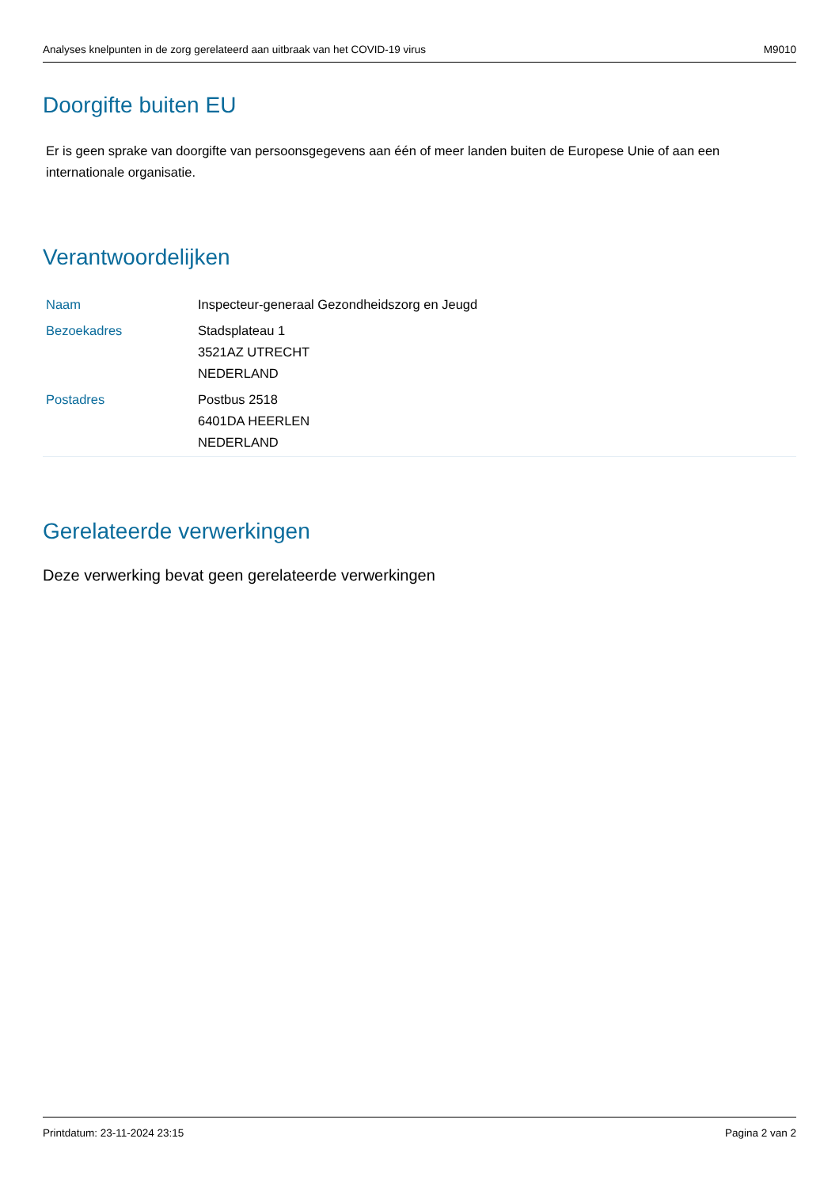Analyses knelpunten in de zorg gerelateerd aan uitbraak van het COVID-19 virus M9010
Doorgifte buiten EU
Er is geen sprake van doorgifte van persoonsgegevens aan één of meer landen buiten de Europese Unie of aan een internationale organisatie.
Verantwoordelijken
| Naam | Inspecteur-generaal Gezondheidszorg en Jeugd |
| Bezoekadres | Stadsplateau 1 3521AZ UTRECHT NEDERLAND |
| Postadres | Postbus 2518 6401DA HEERLEN NEDERLAND |
Gerelateerde verwerkingen
Deze verwerking bevat geen gerelateerde verwerkingen
Printdatum: 23-11-2024 23:15 Pagina 2 van 2